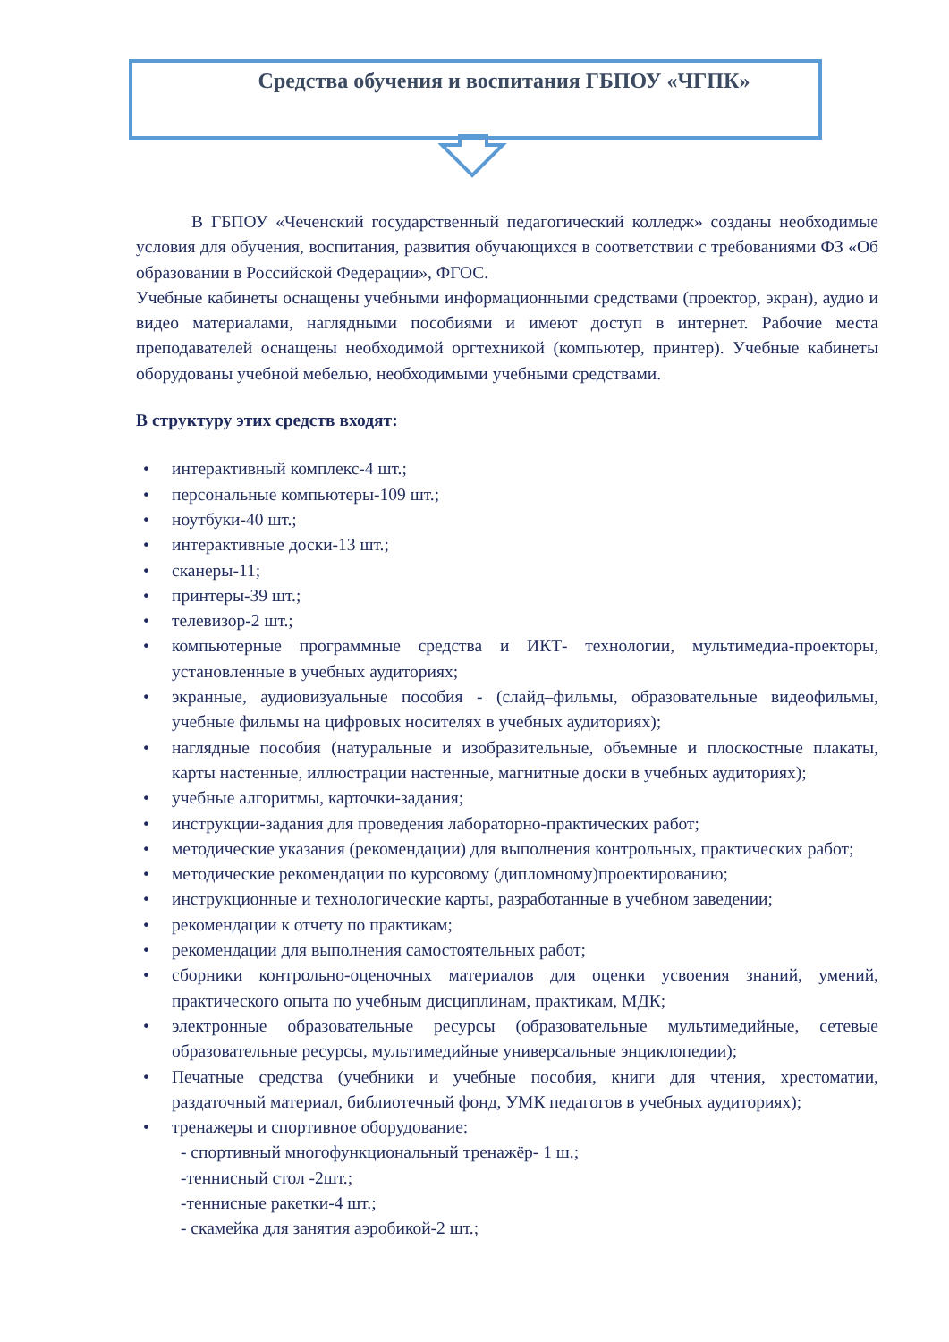Средства обучения и воспитания ГБПОУ «ЧГПК»
В ГБПОУ «Чеченский государственный педагогический колледж» созданы необходимые условия для обучения, воспитания, развития обучающихся в соответствии с требованиями ФЗ «Об образовании в Российской Федерации», ФГОС.
Учебные кабинеты оснащены учебными информационными средствами (проектор, экран), аудио и видео материалами, наглядными пособиями и имеют доступ в интернет. Рабочие места преподавателей оснащены необходимой оргтехникой (компьютер, принтер). Учебные кабинеты оборудованы учебной мебелью, необходимыми учебными средствами.
В структуру этих средств входят:
• интерактивный комплекс-4 шт.;
• персональные компьютеры-109 шт.;
• ноутбуки-40 шт.;
• интерактивные доски-13 шт.;
• сканеры-11;
• принтеры-39 шт.;
• телевизор-2 шт.;
• компьютерные программные средства и ИКТ- технологии, мультимедиа-проекторы, установленные в учебных аудиториях;
• экранные, аудиовизуальные пособия - (слайд–фильмы, образовательные видеофильмы, учебные фильмы на цифровых носителях в учебных аудиториях);
• наглядные пособия (натуральные и изобразительные, объемные и плоскостные плакаты, карты настенные, иллюстрации настенные, магнитные доски в учебных аудиториях);
• учебные алгоритмы, карточки-задания;
• инструкции-задания для проведения лабораторно-практических работ;
• методические указания (рекомендации) для выполнения контрольных, практических работ;
• методические рекомендации по курсовому (дипломному)проектированию;
• инструкционные и технологические карты, разработанные в учебном заведении;
• рекомендации к отчету по практикам;
• рекомендации для выполнения самостоятельных работ;
• сборники контрольно-оценочных материалов для оценки усвоения знаний, умений, практического опыта по учебным дисциплинам, практикам, МДК;
• электронные образовательные ресурсы (образовательные мультимедийные, сетевые образовательные ресурсы, мультимедийные универсальные энциклопедии);
• Печатные средства (учебники и учебные пособия, книги для чтения, хрестоматии, раздаточный материал, библиотечный фонд, УМК педагогов в учебных аудиториях);
• тренажеры и спортивное оборудование:
- спортивный многофункциональный тренажёр- 1 ш.;
-теннисный стол -2шт.;
-теннисные ракетки-4 шт.;
- скамейка для занятия аэробикой-2 шт.;